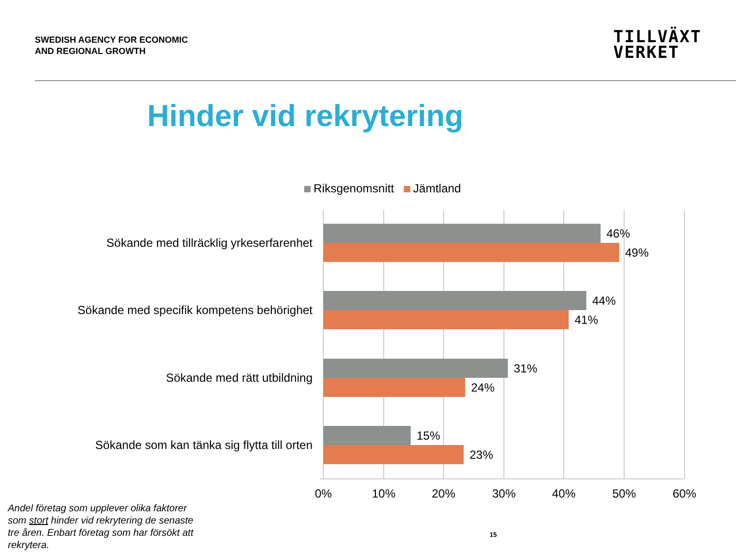SWEDISH AGENCY FOR ECONOMIC
AND REGIONAL GROWTH
TILLVÄXT
VERKET
Hinder vid rekrytering
Riksgenomsnitt Jämtland
Sökande med tillräcklig yrkeserfarenhet
Sökande med specifik kompetens behörighet
Sökande med rätt utbildning
Sökande som kan tänka sig flytta till orten
46%
49%
44%
41%
31%
24%
15%
23%
0% 10% 20% 30% 40% 50% 60%
Andel företag som upplever olika faktorer som stort hinder vid rekrytering de senaste tre åren. Enbart företag som har försökt att rekrytera.
15